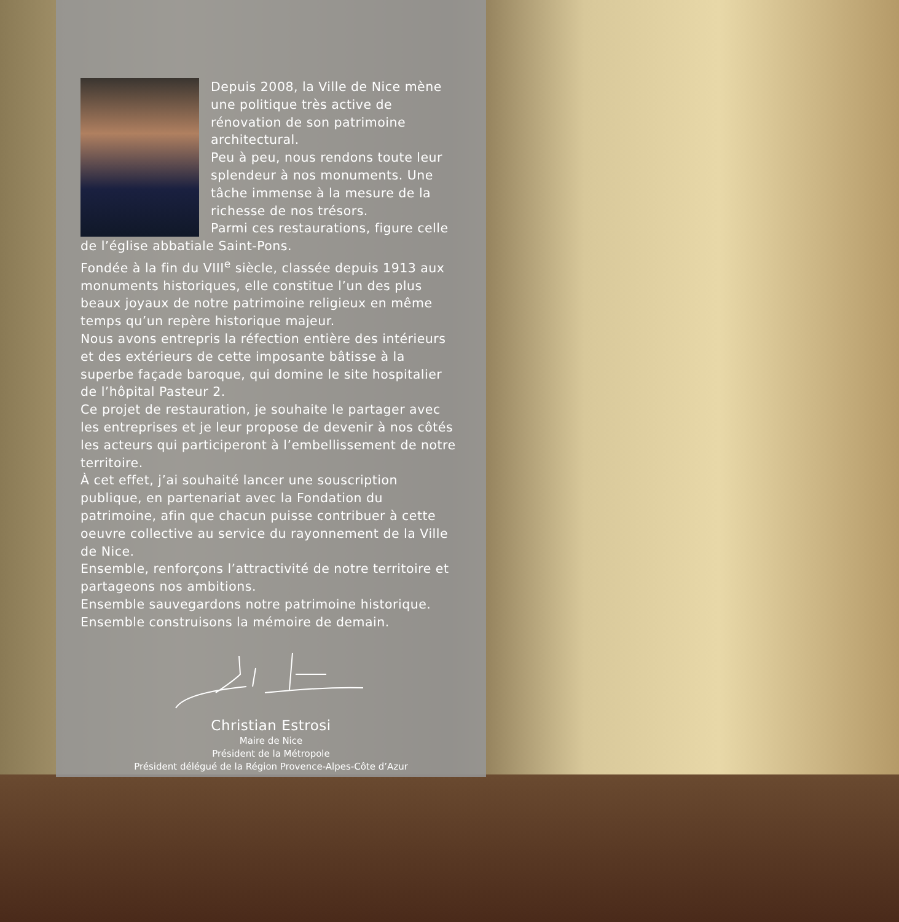Depuis 2008, la Ville de Nice mène une politique très active de rénovation de son patrimoine architectural.
Peu à peu, nous rendons toute leur splendeur à nos monuments. Une tâche immense à la mesure de la richesse de nos trésors.
Parmi ces restaurations, figure celle de l’église abbatiale Saint-Pons.
Fondée à la fin du VIII<sup>e</sup> siècle, classée depuis 1913 aux monuments historiques, elle constitue l’un des plus beaux joyaux de notre patrimoine religieux en même temps qu’un repère historique majeur.
Nous avons entrepris la réfection entière des intérieurs et des extérieurs de cette imposante bâtisse à la superbe façade baroque, qui domine le site hospitalier de l’hôpital Pasteur 2.
Ce projet de restauration, je souhaite le partager avec les entreprises et je leur propose de devenir à nos côtés les acteurs qui participeront à l’embellissement de notre territoire.
À cet effet, j’ai souhaité lancer une souscription publique, en partenariat avec la Fondation du patrimoine, afin que chacun puisse contribuer à cette oeuvre collective au service du rayonnement de la Ville de Nice.
Ensemble, renforçons l’attractivité de notre territoire et partageons nos ambitions.
Ensemble sauvegardons notre patrimoine historique.
Ensemble construisons la mémoire de demain.
Christian Estrosi
Maire de Nice
Président de la Métropole
Président délégué de la Région Provence-Alpes-Côte d’Azur